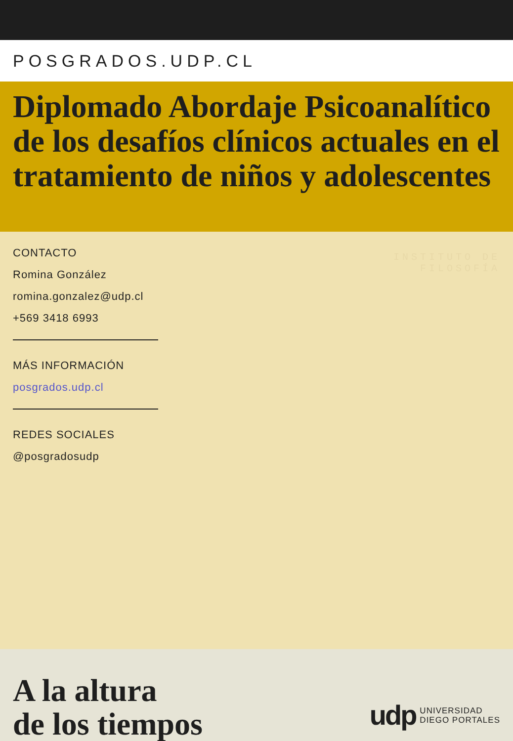POSGRADOS.UDP.CL
Diplomado Abordaje Psicoanalítico de los desafíos clínicos actuales en el tratamiento de niños y adolescentes
INSTITUTO DE
FILOSOFÍA
CONTACTO
Romina González
romina.gonzalez@udp.cl
+569 3418 6993
MÁS INFORMACIÓN
posgrados.udp.cl
REDES SOCIALES
@posgradosudp
A la altura
de los tiempos
udp UNIVERSIDAD
DIEGO PORTALES